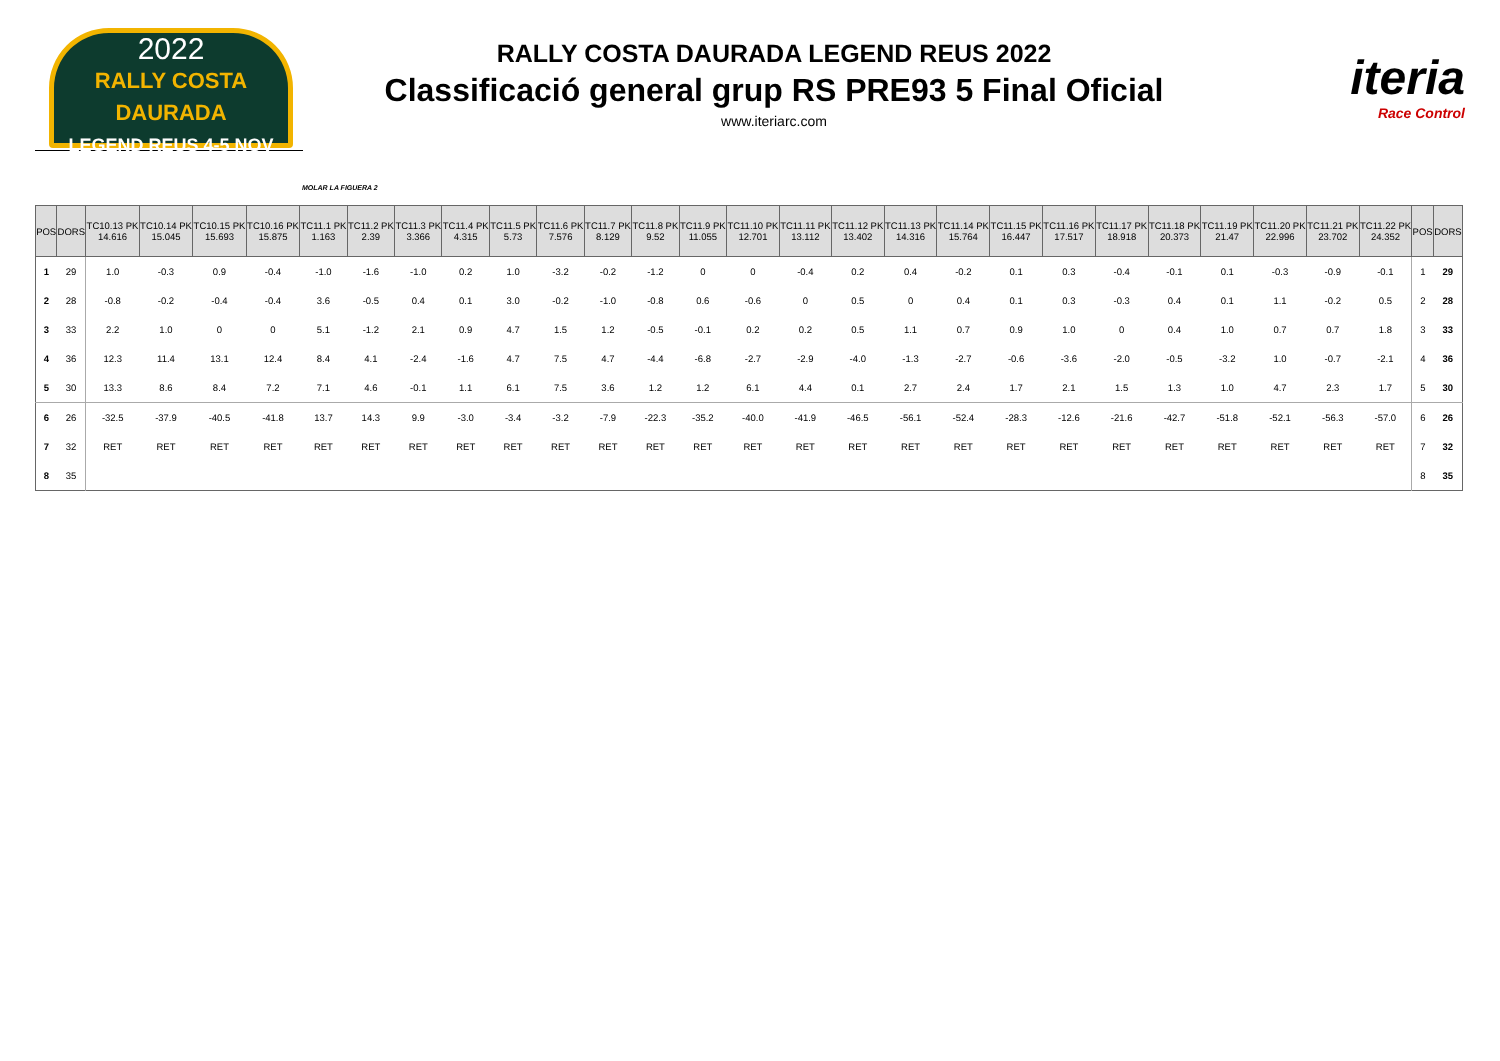2022
RALLY COSTA DAURADA
LEGEND REUS 4-5 NOV
RALLY COSTA DAURADA LEGEND REUS 2022
Classificació general grup RS PRE93 5 Final Oficial
www.iteriarc.com
iteria
Race Control
MOLAR LA FIGUERA 2
| POS | DORS | TC10.13 PK 14.616 | TC10.14 PK 15.045 | TC10.15 PK 15.693 | TC10.16 PK 15.875 | TC11.1 PK 1.163 | TC11.2 PK 2.39 | TC11.3 PK 3.366 | TC11.4 PK 4.315 | TC11.5 PK 5.73 | TC11.6 PK 7.576 | TC11.7 PK 8.129 | TC11.8 PK 9.52 | TC11.9 PK 11.055 | TC11.10 PK 12.701 | TC11.11 PK 13.112 | TC11.12 PK 13.402 | TC11.13 PK 14.316 | TC11.14 PK 15.764 | TC11.15 PK 16.447 | TC11.16 PK 17.517 | TC11.17 PK 18.918 | TC11.18 PK 20.373 | TC11.19 PK 21.47 | TC11.20 PK 22.996 | TC11.21 PK 23.702 | TC11.22 PK 24.352 | POS | DORS |
| --- | --- | --- | --- | --- | --- | --- | --- | --- | --- | --- | --- | --- | --- | --- | --- | --- | --- | --- | --- | --- | --- | --- | --- | --- | --- | --- | --- | --- | --- |
| 1 | 29 | 1.0 | -0.3 | 0.9 | -0.4 | -1.0 | -1.6 | -1.0 | 0.2 | 1.0 | -3.2 | -0.2 | -1.2 | 0 | 0 | -0.4 | 0.2 | 0.4 | -0.2 | 0.1 | 0.3 | -0.4 | -0.1 | 0.1 | -0.3 | -0.9 | -0.1 | 1 | 29 |
| 2 | 28 | -0.8 | -0.2 | -0.4 | -0.4 | 3.6 | -0.5 | 0.4 | 0.1 | 3.0 | -0.2 | -1.0 | -0.8 | 0.6 | -0.6 | 0 | 0.5 | 0 | 0.4 | 0.1 | 0.3 | -0.3 | 0.4 | 0.1 | 1.1 | -0.2 | 0.5 | 2 | 28 |
| 3 | 33 | 2.2 | 1.0 | 0 | 0 | 5.1 | -1.2 | 2.1 | 0.9 | 4.7 | 1.5 | 1.2 | -0.5 | -0.1 | 0.2 | 0.2 | 0.5 | 1.1 | 0.7 | 0.9 | 1.0 | 0 | 0.4 | 1.0 | 0.7 | 0.7 | 1.8 | 3 | 33 |
| 4 | 36 | 12.3 | 11.4 | 13.1 | 12.4 | 8.4 | 4.1 | -2.4 | -1.6 | 4.7 | 7.5 | 4.7 | -4.4 | -6.8 | -2.7 | -2.9 | -4.0 | -1.3 | -2.7 | -0.6 | -3.6 | -2.0 | -0.5 | -3.2 | 1.0 | -0.7 | -2.1 | 4 | 36 |
| 5 | 30 | 13.3 | 8.6 | 8.4 | 7.2 | 7.1 | 4.6 | -0.1 | 1.1 | 6.1 | 7.5 | 3.6 | 1.2 | 1.2 | 6.1 | 4.4 | 0.1 | 2.7 | 2.4 | 1.7 | 2.1 | 1.5 | 1.3 | 1.0 | 4.7 | 2.3 | 1.7 | 5 | 30 |
| 6 | 26 | -32.5 | -37.9 | -40.5 | -41.8 | 13.7 | 14.3 | 9.9 | -3.0 | -3.4 | -3.2 | -7.9 | -22.3 | -35.2 | -40.0 | -41.9 | -46.5 | -56.1 | -52.4 | -28.3 | -12.6 | -21.6 | -42.7 | -51.8 | -52.1 | -56.3 | -57.0 | 6 | 26 |
| 7 | 32 | RET | RET | RET | RET | RET | RET | RET | RET | RET | RET | RET | RET | RET | RET | RET | RET | RET | RET | RET | RET | RET | RET | RET | RET | RET | RET | 7 | 32 |
| 8 | 35 | | | | | | | | | | | | | | | | | | | | | | | | | | | 8 | 35 |